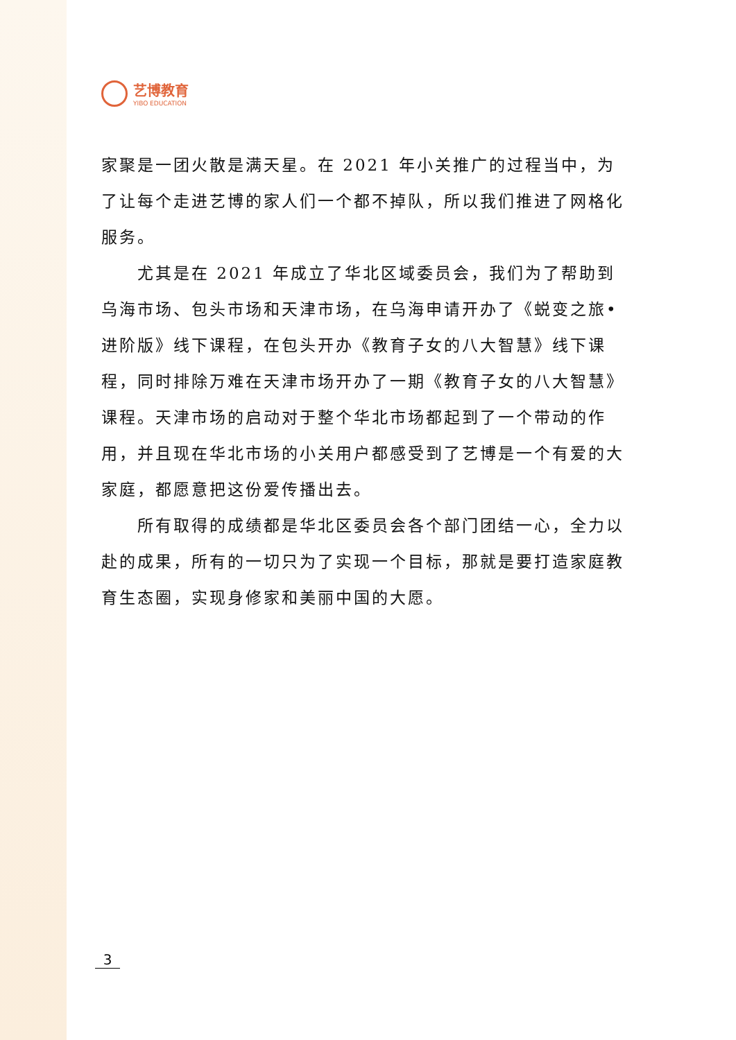艺博教育
YIBO EDUCATION
家聚是一团火散是满天星。在 2021 年小关推广的过程当中，为了让每个走进艺博的家人们一个都不掉队，所以我们推进了网格化服务。
尤其是在 2021 年成立了华北区域委员会，我们为了帮助到乌海市场、包头市场和天津市场，在乌海申请开办了《蜕变之旅•进阶版》线下课程，在包头开办《教育子女的八大智慧》线下课程，同时排除万难在天津市场开办了一期《教育子女的八大智慧》课程。天津市场的启动对于整个华北市场都起到了一个带动的作用，并且现在华北市场的小关用户都感受到了艺博是一个有爱的大家庭，都愿意把这份爱传播出去。
所有取得的成绩都是华北区委员会各个部门团结一心，全力以赴的成果，所有的一切只为了实现一个目标，那就是要打造家庭教育生态圈，实现身修家和美丽中国的大愿。
3